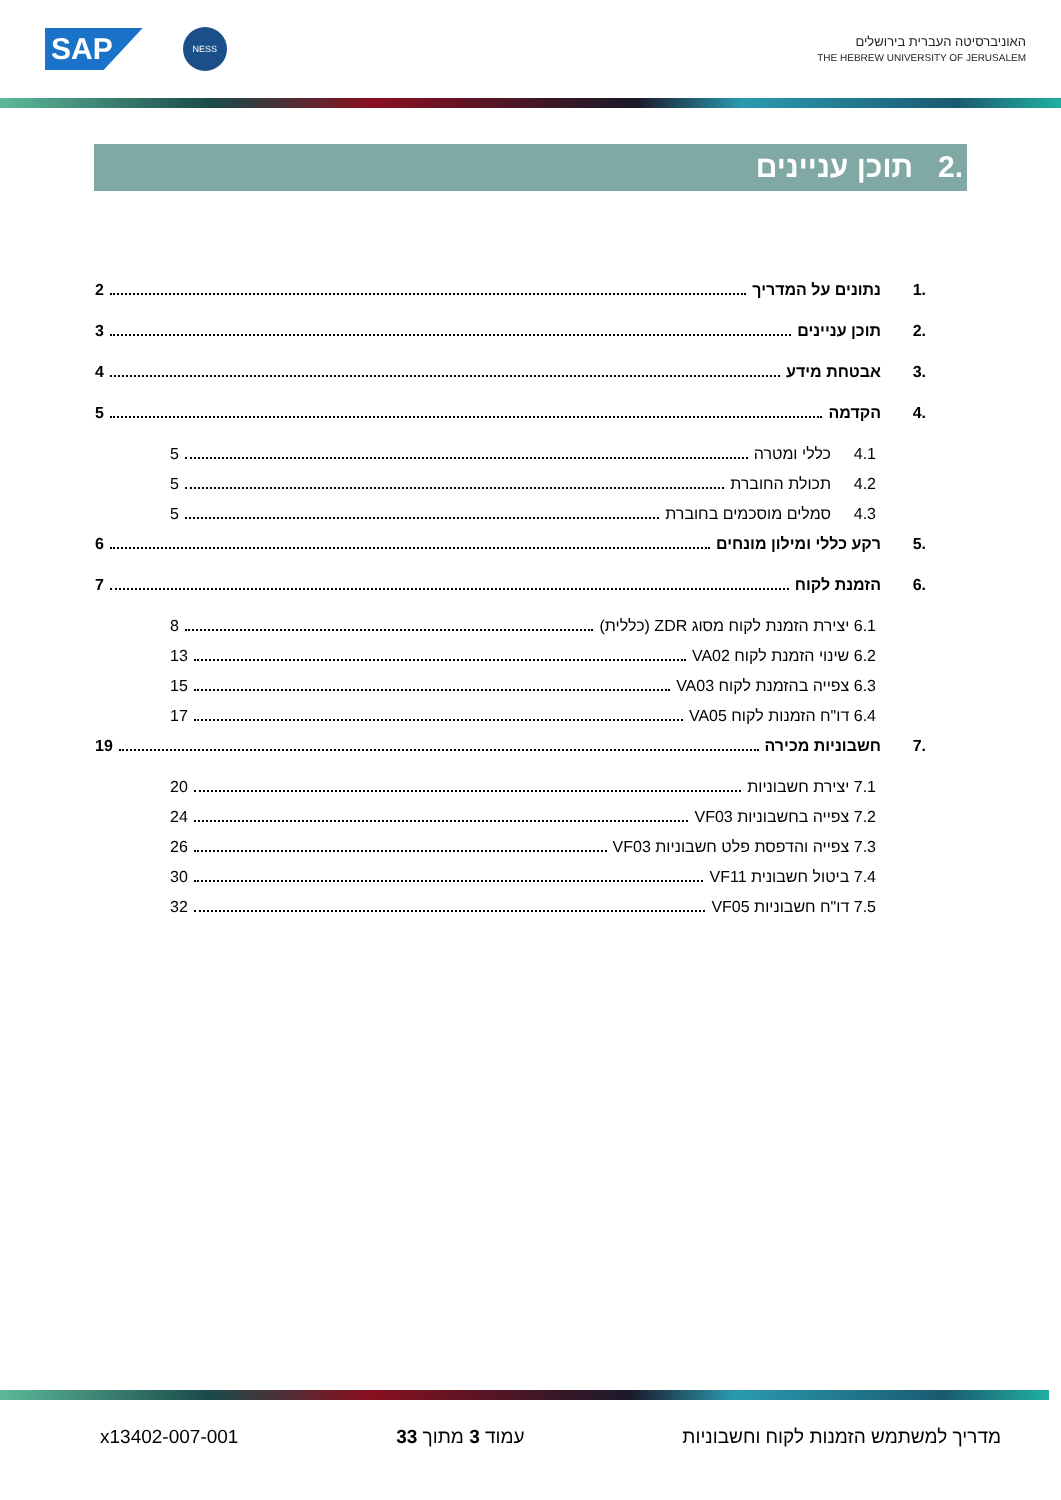SAP
NESS
האוניברסיטה העברית בירושלים
THE HEBREW UNIVERSITY OF JERUSALEM
.2 תוכן עניינים
.1 נתונים על המדריך 2
.2 תוכן עניינים 3
.3 אבטחת מידע 4
.4 הקדמה 5
4.1 כללי ומטרה 5
4.2 תכולת החוברת 5
4.3 סמלים מוסכמים בחוברת 5
.5 רקע כללי ומילון מונחים 6
.6 הזמנת לקוח 7
6.1 יצירת הזמנת לקוח מסוג ZDR (כללית) 8
6.2 שינוי הזמנת לקוח VA02 13
6.3 צפייה בהזמנת לקוח VA03 15
6.4 דו"ח הזמנות לקוח VA05 17
.7 חשבוניות מכירה 19
7.1 יצירת חשבוניות 20
7.2 צפייה בחשבוניות VF03 24
7.3 צפייה והדפסת פלט חשבוניות VF03 26
7.4 ביטול חשבונית VF11 30
7.5 דו"ח חשבוניות VF05 32
מדריך למשתמש הזמנות לקוח וחשבוניות עמוד 3 מתוך 33 x13402-007-001